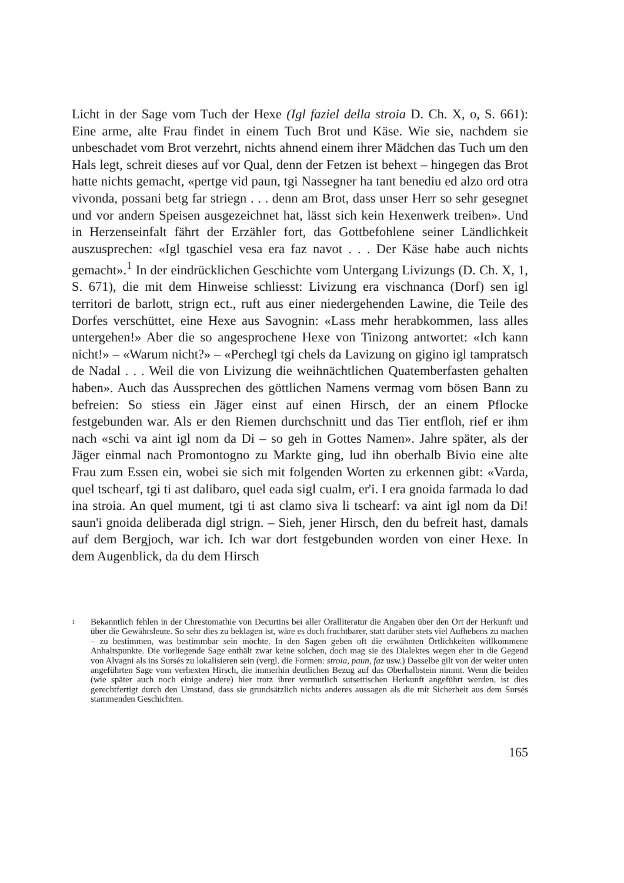Licht in der Sage vom Tuch der Hexe (Igl faziel della stroia D. Ch. X, o, S. 661): Eine arme, alte Frau findet in einem Tuch Brot und Käse. Wie sie, nachdem sie unbeschadet vom Brot verzehrt, nichts ahnend einem ihrer Mädchen das Tuch um den Hals legt, schreit dieses auf vor Qual, denn der Fetzen ist behext – hingegen das Brot hatte nichts gemacht, «pertge vid paun, tgi Nassegner ha tant benediu ed alzo ord otra vivonda, possani betg far striegn . . . denn am Brot, dass unser Herr so sehr gesegnet und vor andern Speisen ausgezeichnet hat, lässt sich kein Hexenwerk treiben». Und in Herzenseinfalt fährt der Erzähler fort, das Gottbefohlene seiner Ländlichkeit auszusprechen: «Igl tgaschiel vesa era faz navot . . . Der Käse habe auch nichts gemacht».<sup>1</sup> In der eindrücklichen Geschichte vom Untergang Livizungs (D. Ch. X, 1, S. 671), die mit dem Hinweise schliesst: Livizung era vischnanca (Dorf) sen igl territori de barlott, strign ect., ruft aus einer niedergehenden Lawine, die Teile des Dorfes verschüttet, eine Hexe aus Savognin: «Lass mehr herabkommen, lass alles untergehen!» Aber die so angesprochene Hexe von Tinizong antwortet: «Ich kann nicht!» – «Warum nicht?» – «Perchegl tgi chels da Lavizung on gigino igl tampratsch de Nadal . . . Weil die von Livizung die weihnächtlichen Quatemberfasten gehalten haben». Auch das Aussprechen des göttlichen Namens vermag vom bösen Bann zu befreien: So stiess ein Jäger einst auf einen Hirsch, der an einem Pflocke festgebunden war. Als er den Riemen durchschnitt und das Tier entfloh, rief er ihm nach «schi va aint igl nom da Di – so geh in Gottes Namen». Jahre später, als der Jäger einmal nach Promontogno zu Markte ging, lud ihn oberhalb Bivio eine alte Frau zum Essen ein, wobei sie sich mit folgenden Worten zu erkennen gibt: «Varda, quel tschearf, tgi ti ast dalibaro, quel eada sigl cualm, er'i. I era gnoida farmada lo dad ina stroia. An quel mument, tgi ti ast clamo siva li tschearf: va aint igl nom da Di! saun'i gnoida deliberada digl strign. – Sieh, jener Hirsch, den du befreit hast, damals auf dem Bergjoch, war ich. Ich war dort festgebunden worden von einer Hexe. In dem Augenblick, da du dem Hirsch
1
Bekanntlich fehlen in der Chrestomathie von Decurtins bei aller Oralliteratur die Angaben über den Ort der Herkunft und über die Gewährsleute. So sehr dies zu beklagen ist, wäre es doch fruchtbarer, statt darüber stets viel Aufhebens zu machen – zu bestimmen, was bestimmbar sein möchte. In den Sagen geben oft die erwähnten Örtlichkeiten willkommene Anhaltspunkte. Die vorliegende Sage enthält zwar keine solchen, doch mag sie des Dialektes wegen eher in die Gegend von Alvagni als ins Sursés zu lokalisieren sein (vergl. die Formen: stroia, paun, faz usw.) Dasselbe gilt von der weiter unten angeführten Sage vom verhexten Hirsch, die immerhin deutlichen Bezug auf das Oberhalbstein nimmt. Wenn die beiden (wie später auch noch einige andere) hier trotz ihrer vermutlich sutsettischen Herkunft angeführt werden, ist dies gerechtfertigt durch den Umstand, dass sie grundsätzlich nichts anderes aussagen als die mit Sicherheit aus dem Sursés stammenden Geschichten.
165